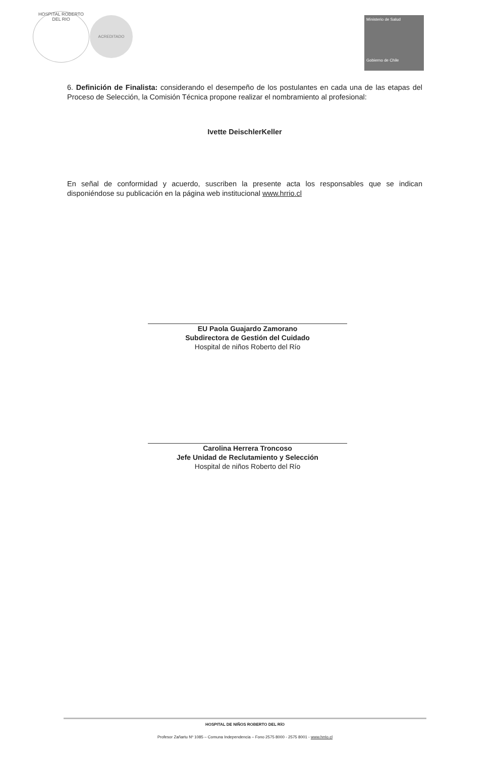HOSPITAL ROBERTO DEL RIO
ACREDITADO
Ministerio de Salud
Gobierno de Chile
6. Definición de Finalista: considerando el desempeño de los postulantes en cada una de las etapas del Proceso de Selección, la Comisión Técnica propone realizar el nombramiento al profesional:
Ivette DeischlerKeller
En señal de conformidad y acuerdo, suscriben la presente acta los responsables que se indican disponiéndose su publicación en la página web institucional www.hrrio.cl
EU Paola Guajardo Zamorano
Subdirectora de Gestión del Cuidado
Hospital de niños Roberto del Río
Carolina Herrera Troncoso
Jefe Unidad de Reclutamiento y Selección
Hospital de niños Roberto del Río
HOSPITAL DE NIÑOS ROBERTO DEL RÍO
Profesor Zañartu Nº 1085 – Comuna Independencia – Fono 2575 8000 - 2575 8001 - www.hrrio.cl